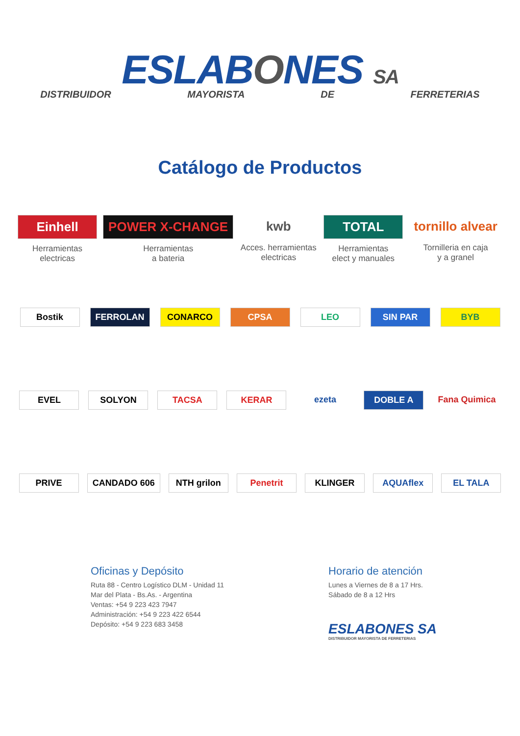ESLABONES SA
DISTRIBUIDOR MAYORISTA DE FERRETERIAS
Catálogo de Productos
Einhell
Herramientas
electricas
POWER X-CHANGE
Herramientas
a bateria
kwb
Acces. herramientas
electricas
TOTAL
Herramientas
elect y manuales
tornillo alvear
Tornilleria en caja
y a granel
Bostik FERROLAN CONARCO CPSA LEO SIN PAR BYB
EVEL SOLYON TACSA KERAR ezeta DOBLE A Fana Quimica
PRIVE CANDADO 606 NTH grilon Penetrit KLINGER AQUAflex EL TALA
Oficinas y Depósito
Ruta 88 - Centro Logístico DLM - Unidad 11
Mar del Plata - Bs.As. - Argentina
Ventas: +54 9 223 423 7947
Administración: +54 9 223 422 6544
Depósito: +54 9 223 683 3458
Horario de atención
Lunes a Viernes de 8 a 17 Hrs.
Sábado de 8 a 12 Hrs
ESLABONES SA
DISTRIBUIDOR MAYORISTA DE FERRETERIAS